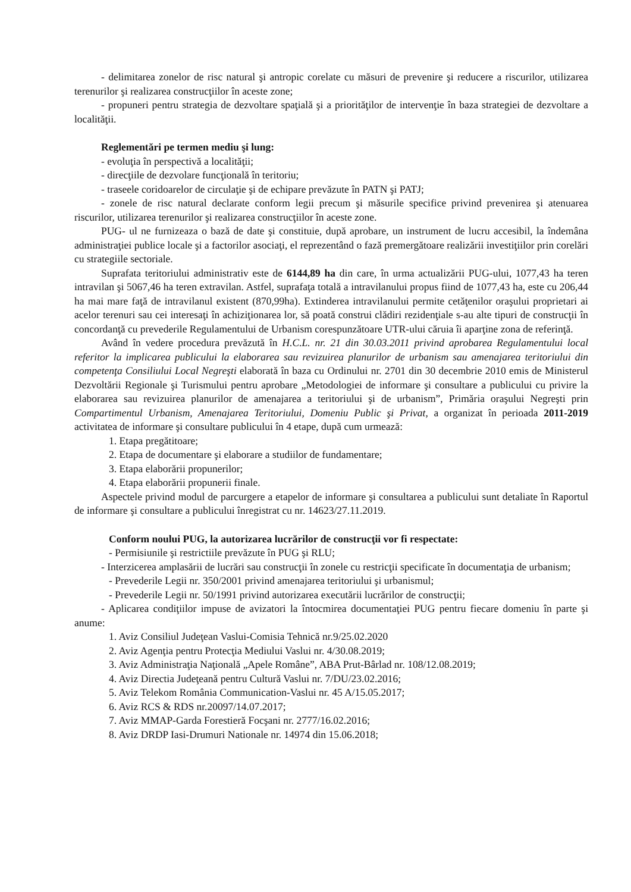- delimitarea zonelor de risc natural şi antropic corelate cu măsuri de prevenire şi reducere a riscurilor, utilizarea terenurilor şi realizarea construcţiilor în aceste zone;
- propuneri pentru strategia de dezvoltare spaţială şi a priorităţilor de intervenţie în baza strategiei de dezvoltare a localităţii.
Reglementări pe termen mediu şi lung:
- evoluţia în perspectivă a localităţii;
- direcţiile de dezvolare funcţională în teritoriu;
- traseele coridoarelor de circulaţie şi de echipare prevăzute în PATN şi PATJ;
- zonele de risc natural declarate conform legii precum şi măsurile specifice privind prevenirea şi atenuarea riscurilor, utilizarea terenurilor şi realizarea construcţiilor în aceste zone.
PUG- ul ne furnizeaza o bază de date şi constituie, după aprobare, un instrument de lucru accesibil, la îndemâna administraţiei publice locale şi a factorilor asociaţi, el reprezentând o fază premergătoare realizării investiţiilor prin corelări cu strategiile sectoriale.
Suprafata teritoriului administrativ este de 6144,89 ha din care, în urma actualizării PUG-ului, 1077,43 ha teren intravilan şi 5067,46 ha teren extravilan. Astfel, suprafaţa totală a intravilanului propus fiind de 1077,43 ha, este cu 206,44 ha mai mare faţă de intravilanul existent (870,99ha). Extinderea intravilanului permite cetăţenilor oraşului proprietari ai acelor terenuri sau cei interesaţi în achiziţionarea lor, să poată construi clădiri rezidenţiale s-au alte tipuri de construcţii în concordanţă cu prevederile Regulamentului de Urbanism corespunzătoare UTR-ului căruia îi aparţine zona de referinţă.
Având în vedere procedura prevăzută în H.C.L. nr. 21 din 30.03.2011 privind aprobarea Regulamentului local referitor la implicarea publicului la elaborarea sau revizuirea planurilor de urbanism sau amenajarea teritoriului din competenţa Consiliului Local Negreşti elaborată în baza cu Ordinului nr. 2701 din 30 decembrie 2010 emis de Ministerul Dezvoltării Regionale şi Turismului pentru aprobare „Metodologiei de informare şi consultare a publicului cu privire la elaborarea sau revizuirea planurilor de amenajarea a teritoriului şi de urbanism”, Primăria oraşului Negreşti prin Compartimentul Urbanism, Amenajarea Teritoriului, Domeniu Public şi Privat, a organizat în perioada 2011-2019 activitatea de informare şi consultare publicului în 4 etape, după cum urmează:
1. Etapa pregătitoare;
2. Etapa de documentare şi elaborare a studiilor de fundamentare;
3. Etapa elaborării propunerilor;
4. Etapa elaborării propunerii finale.
Aspectele privind modul de parcurgere a etapelor de informare şi consultarea a publicului sunt detaliate în Raportul de informare şi consultare a publicului înregistrat cu nr. 14623/27.11.2019.
Conform noului PUG, la autorizarea lucrărilor de construcţii vor fi respectate:
- Permisiunile şi restrictiile prevăzute în PUG şi RLU;
- Interzicerea amplasării de lucrări sau construcţii în zonele cu restricţii specificate în documentaţia de urbanism;
- Prevederile Legii nr. 350/2001 privind amenajarea teritoriului şi urbanismul;
- Prevederile Legii nr. 50/1991 privind autorizarea executării lucrărilor de construcţii;
- Aplicarea condiţiilor impuse de avizatori la întocmirea documentaţiei PUG pentru fiecare domeniu în parte şi anume:
1. Aviz Consiliul Judeţean Vaslui-Comisia Tehnică nr.9/25.02.2020
2. Aviz Agenţia pentru Protecţia Mediului Vaslui nr. 4/30.08.2019;
3. Aviz Administraţia Naţională „Apele Române”, ABA Prut-Bârlad nr. 108/12.08.2019;
4. Aviz Directia Judeţeană pentru Cultură Vaslui nr. 7/DU/23.02.2016;
5. Aviz Telekom România Communication-Vaslui nr. 45 A/15.05.2017;
6. Aviz RCS & RDS nr.20097/14.07.2017;
7. Aviz MMAP-Garda Forestieră Focşani nr. 2777/16.02.2016;
8. Aviz DRDP Iasi-Drumuri Nationale nr. 14974 din 15.06.2018;